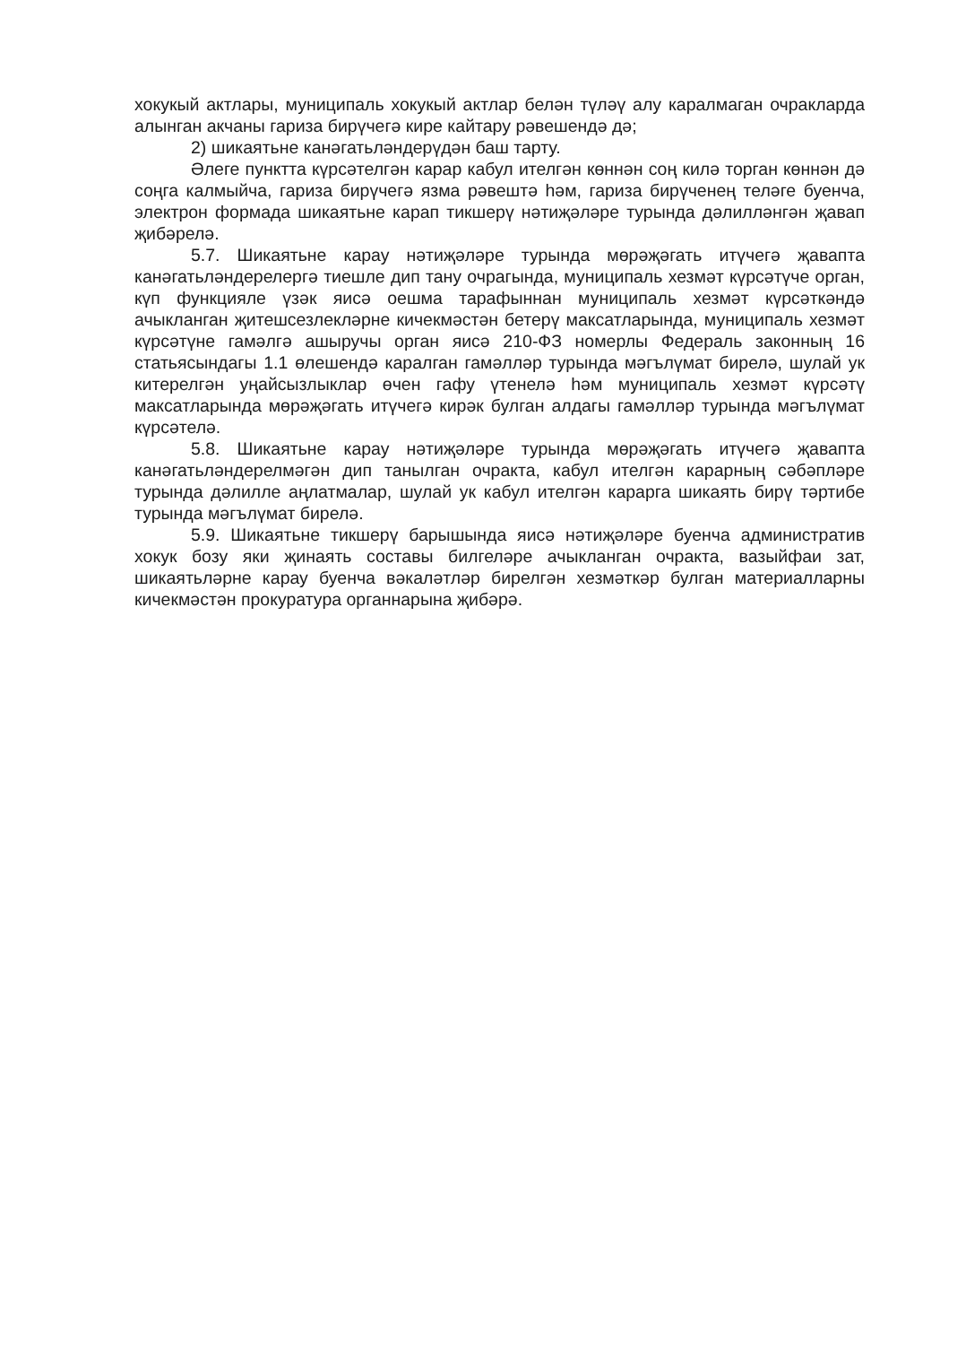хокукый актлары, муниципаль хокукый актлар белән түләү алу каралмаган очракларда алынган акчаны гариза бирүчегә кире кайтару рәвешендә дә;
2) шикаятьне канәгатьләндерүдән баш тарту.
Әлеге пунктта күрсәтелгән карар кабул ителгән көннән соң килә торган көннән дә соңга калмыйча, гариза бирүчегә язма рәвештә һәм, гариза бирүченең теләге буенча, электрон формада шикаятьне карап тикшерү нәтиҗәләре турында дәлилләнгән җавап җибәрелә.
5.7. Шикаятьне карау нәтиҗәләре турында мөрәҗәгать итүчегә җавапта канәгатьләндерелергә тиешле дип тану очрагында, муниципаль хезмәт күрсәтүче орган, күп функцияле үзәк яисә оешма тарафыннан муниципаль хезмәт күрсәткәндә ачыкланган җитешсезлекләрне кичекмәстән бетерү максатларында, муниципаль хезмәт күрсәтүне гамәлгә ашыручы орган яисә 210-ФЗ номерлы Федераль законның 16 статьясындагы 1.1 өлешендә каралган гамәлләр турында мәгълүмат бирелә, шулай ук китерелгән уңайсызлыклар өчен гафу үтенелә һәм муниципаль хезмәт күрсәтү максатларында мөрәҗәгать итүчегә кирәк булган алдагы гамәлләр турында мәгълүмат күрсәтелә.
5.8. Шикаятьне карау нәтиҗәләре турында мөрәҗәгать итүчегә җавапта канәгатьләндерелмәгән дип танылган очракта, кабул ителгән карарның сәбәпләре турында дәлилле аңлатмалар, шулай ук кабул ителгән карарга шикаять бирү тәртибе турында мәгълүмат бирелә.
5.9. Шикаятьне тикшерү барышында яисә нәтиҗәләре буенча административ хокук бозу яки җинаять составы билгеләре ачыкланган очракта, вазыйфаи зат, шикаятьләрне карау буенча вәкаләтләр бирелгән хезмәткәр булган материалларны кичекмәстән прокуратура органнарына җибәрә.